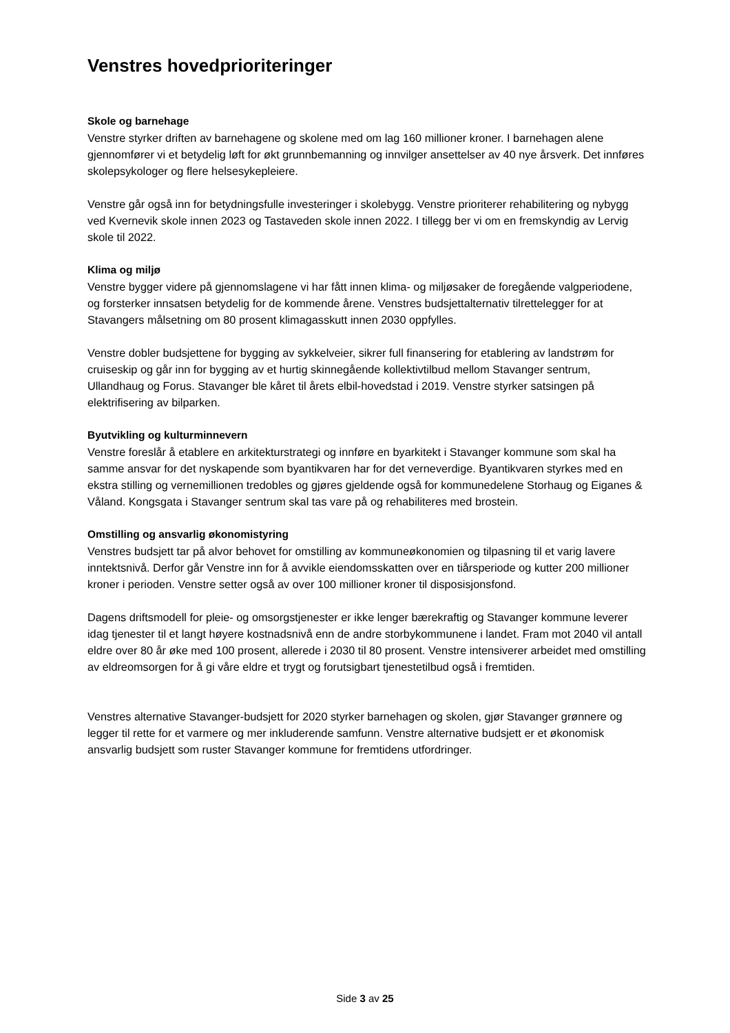Venstres hovedprioriteringer
Skole og barnehage
Venstre styrker driften av barnehagene og skolene med om lag 160 millioner kroner. I barnehagen alene gjennomfører vi et betydelig løft for økt grunnbemanning og innvilger ansettelser av 40 nye årsverk. Det innføres skolepsykologer og flere helsesykepleiere.
Venstre går også inn for betydningsfulle investeringer i skolebygg. Venstre prioriterer rehabilitering og nybygg ved Kvernevik skole innen 2023 og Tastaveden skole innen 2022. I tillegg ber vi om en fremskyndig av Lervig skole til 2022.
Klima og miljø
Venstre bygger videre på gjennomslagene vi har fått innen klima- og miljøsaker de foregående valgperiodene, og forsterker innsatsen betydelig for de kommende årene. Venstres budsjettalternativ tilrettelegger for at Stavangers målsetning om 80 prosent klimagasskutt innen 2030 oppfylles.
Venstre dobler budsjettene for bygging av sykkelveier, sikrer full finansering for etablering av landstrøm for cruiseskip og går inn for bygging av et hurtig skinnegående kollektivtilbud mellom Stavanger sentrum, Ullandhaug og Forus. Stavanger ble kåret til årets elbil-hovedstad i 2019. Venstre styrker satsingen på elektrifisering av bilparken.
Byutvikling og kulturminnevern
Venstre foreslår å etablere en arkitekturstrategi og innføre en byarkitekt i Stavanger kommune som skal ha samme ansvar for det nyskapende som byantikvaren har for det verneverdige. Byantikvaren styrkes med en ekstra stilling og vernemillionen tredobles og gjøres gjeldende også for kommunedelene Storhaug og Eiganes & Våland. Kongsgata i Stavanger sentrum skal tas vare på og rehabiliteres med brostein.
Omstilling og ansvarlig økonomistyring
Venstres budsjett tar på alvor behovet for omstilling av kommuneøkonomien og tilpasning til et varig lavere inntektsnivå. Derfor går Venstre inn for å avvikle eiendomsskatten over en tiårsperiode og kutter 200 millioner kroner i perioden. Venstre setter også av over 100 millioner kroner til disposisjonsfond.
Dagens driftsmodell for pleie- og omsorgstjenester er ikke lenger bærekraftig og Stavanger kommune leverer idag tjenester til et langt høyere kostnadsnivå enn de andre storbykommunene i landet. Fram mot 2040 vil antall eldre over 80 år øke med 100 prosent, allerede i 2030 til 80 prosent. Venstre intensiverer arbeidet med omstilling av eldreomsorgen for å gi våre eldre et trygt og forutsigbart tjenestetilbud også i fremtiden.
Venstres alternative Stavanger-budsjett for 2020 styrker barnehagen og skolen, gjør Stavanger grønnere og legger til rette for et varmere og mer inkluderende samfunn. Venstre alternative budsjett er et økonomisk ansvarlig budsjett som ruster Stavanger kommune for fremtidens utfordringer.
Side 3 av 25